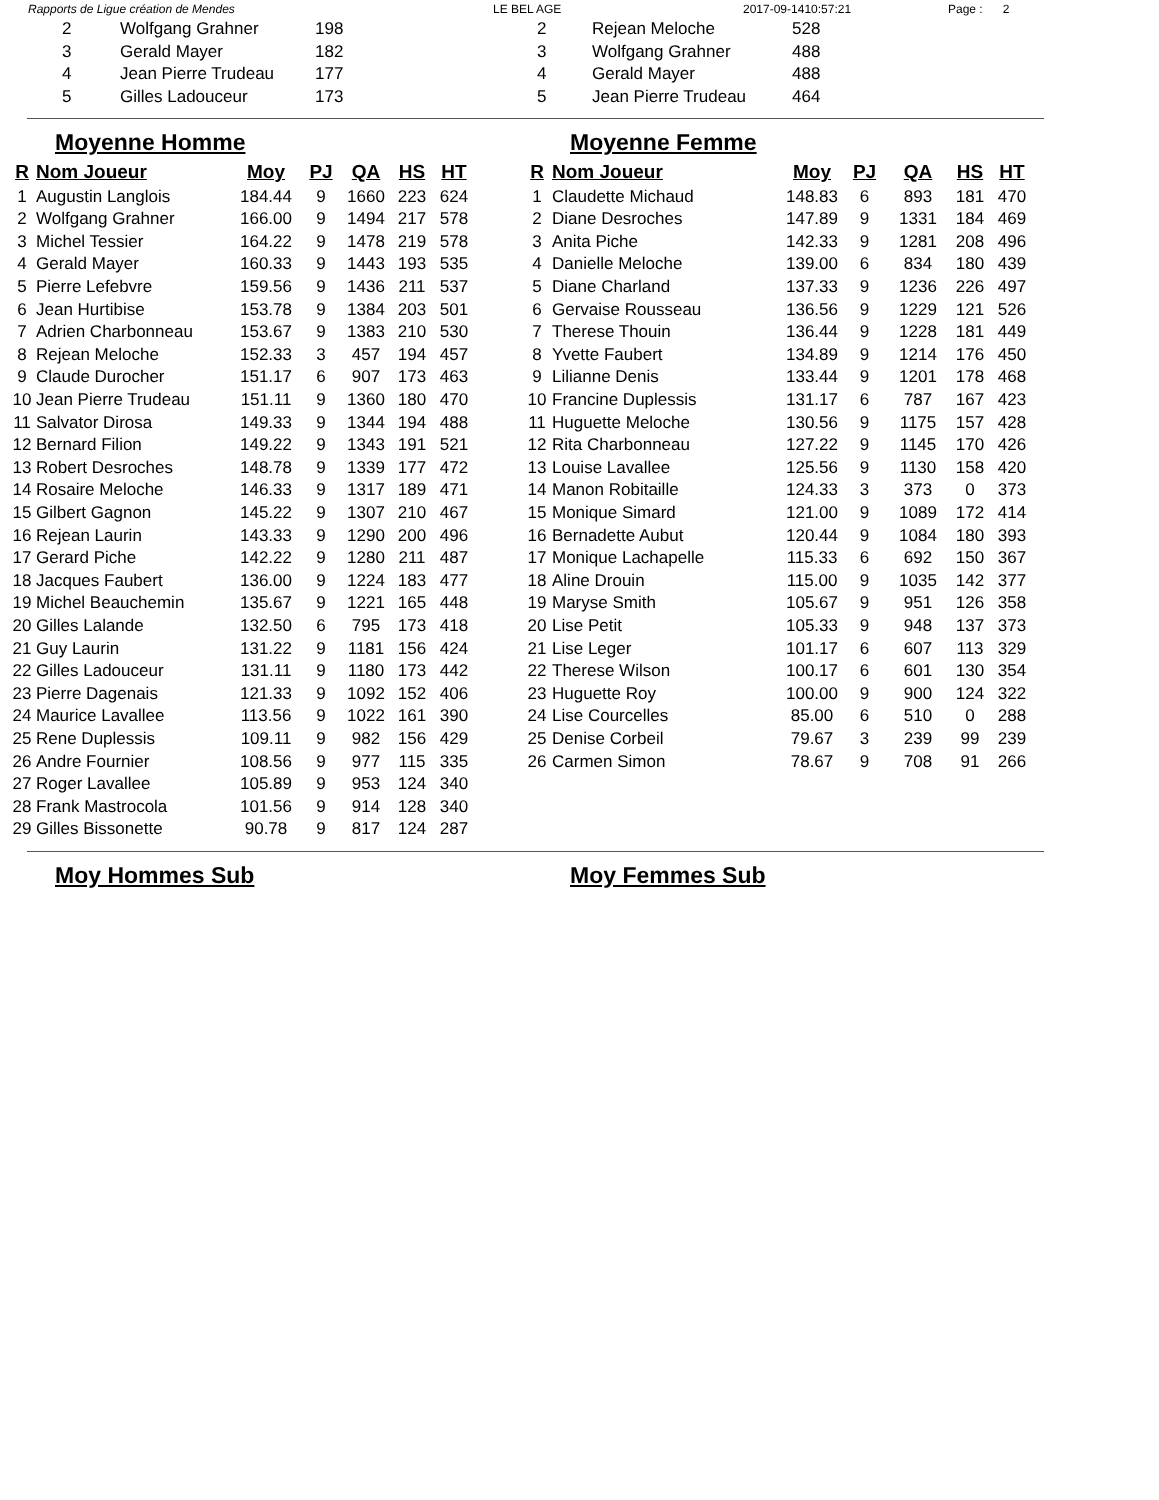Rapports de Ligue création de Mendes LE BEL AGE 2017-09-1410:57:21 Page : 2
| 2 | Wolfgang Grahner | 198 |
| 3 | Gerald Mayer | 182 |
| 4 | Jean Pierre Trudeau | 177 |
| 5 | Gilles Ladouceur | 173 |
| 2 | Rejean Meloche | 528 |
| 3 | Wolfgang Grahner | 488 |
| 4 | Gerald Mayer | 488 |
| 5 | Jean Pierre Trudeau | 464 |
Moyenne Homme
| R | Nom Joueur | Moy | PJ | QA | HS | HT |
| --- | --- | --- | --- | --- | --- | --- |
| 1 | Augustin Langlois | 184.44 | 9 | 1660 | 223 | 624 |
| 2 | Wolfgang Grahner | 166.00 | 9 | 1494 | 217 | 578 |
| 3 | Michel Tessier | 164.22 | 9 | 1478 | 219 | 578 |
| 4 | Gerald Mayer | 160.33 | 9 | 1443 | 193 | 535 |
| 5 | Pierre Lefebvre | 159.56 | 9 | 1436 | 211 | 537 |
| 6 | Jean Hurtibise | 153.78 | 9 | 1384 | 203 | 501 |
| 7 | Adrien Charbonneau | 153.67 | 9 | 1383 | 210 | 530 |
| 8 | Rejean Meloche | 152.33 | 3 | 457 | 194 | 457 |
| 9 | Claude Durocher | 151.17 | 6 | 907 | 173 | 463 |
| 10 | Jean Pierre Trudeau | 151.11 | 9 | 1360 | 180 | 470 |
| 11 | Salvator Dirosa | 149.33 | 9 | 1344 | 194 | 488 |
| 12 | Bernard Filion | 149.22 | 9 | 1343 | 191 | 521 |
| 13 | Robert Desroches | 148.78 | 9 | 1339 | 177 | 472 |
| 14 | Rosaire Meloche | 146.33 | 9 | 1317 | 189 | 471 |
| 15 | Gilbert Gagnon | 145.22 | 9 | 1307 | 210 | 467 |
| 16 | Rejean Laurin | 143.33 | 9 | 1290 | 200 | 496 |
| 17 | Gerard Piche | 142.22 | 9 | 1280 | 211 | 487 |
| 18 | Jacques Faubert | 136.00 | 9 | 1224 | 183 | 477 |
| 19 | Michel Beauchemin | 135.67 | 9 | 1221 | 165 | 448 |
| 20 | Gilles Lalande | 132.50 | 6 | 795 | 173 | 418 |
| 21 | Guy Laurin | 131.22 | 9 | 1181 | 156 | 424 |
| 22 | Gilles Ladouceur | 131.11 | 9 | 1180 | 173 | 442 |
| 23 | Pierre Dagenais | 121.33 | 9 | 1092 | 152 | 406 |
| 24 | Maurice Lavallee | 113.56 | 9 | 1022 | 161 | 390 |
| 25 | Rene Duplessis | 109.11 | 9 | 982 | 156 | 429 |
| 26 | Andre Fournier | 108.56 | 9 | 977 | 115 | 335 |
| 27 | Roger Lavallee | 105.89 | 9 | 953 | 124 | 340 |
| 28 | Frank Mastrocola | 101.56 | 9 | 914 | 128 | 340 |
| 29 | Gilles Bissonette | 90.78 | 9 | 817 | 124 | 287 |
Moyenne Femme
| R | Nom Joueur | Moy | PJ | QA | HS | HT |
| --- | --- | --- | --- | --- | --- | --- |
| 1 | Claudette Michaud | 148.83 | 6 | 893 | 181 | 470 |
| 2 | Diane Desroches | 147.89 | 9 | 1331 | 184 | 469 |
| 3 | Anita Piche | 142.33 | 9 | 1281 | 208 | 496 |
| 4 | Danielle Meloche | 139.00 | 6 | 834 | 180 | 439 |
| 5 | Diane Charland | 137.33 | 9 | 1236 | 226 | 497 |
| 6 | Gervaise Rousseau | 136.56 | 9 | 1229 | 121 | 526 |
| 7 | Therese Thouin | 136.44 | 9 | 1228 | 181 | 449 |
| 8 | Yvette Faubert | 134.89 | 9 | 1214 | 176 | 450 |
| 9 | Lilianne Denis | 133.44 | 9 | 1201 | 178 | 468 |
| 10 | Francine Duplessis | 131.17 | 6 | 787 | 167 | 423 |
| 11 | Huguette Meloche | 130.56 | 9 | 1175 | 157 | 428 |
| 12 | Rita Charbonneau | 127.22 | 9 | 1145 | 170 | 426 |
| 13 | Louise Lavallee | 125.56 | 9 | 1130 | 158 | 420 |
| 14 | Manon Robitaille | 124.33 | 3 | 373 | 0 | 373 |
| 15 | Monique Simard | 121.00 | 9 | 1089 | 172 | 414 |
| 16 | Bernadette Aubut | 120.44 | 9 | 1084 | 180 | 393 |
| 17 | Monique Lachapelle | 115.33 | 6 | 692 | 150 | 367 |
| 18 | Aline Drouin | 115.00 | 9 | 1035 | 142 | 377 |
| 19 | Maryse Smith | 105.67 | 9 | 951 | 126 | 358 |
| 20 | Lise Petit | 105.33 | 9 | 948 | 137 | 373 |
| 21 | Lise Leger | 101.17 | 6 | 607 | 113 | 329 |
| 22 | Therese Wilson | 100.17 | 6 | 601 | 130 | 354 |
| 23 | Huguette Roy | 100.00 | 9 | 900 | 124 | 322 |
| 24 | Lise Courcelles | 85.00 | 6 | 510 | 0 | 288 |
| 25 | Denise Corbeil | 79.67 | 3 | 239 | 99 | 239 |
| 26 | Carmen Simon | 78.67 | 9 | 708 | 91 | 266 |
Moy Hommes Sub Moy Femmes Sub